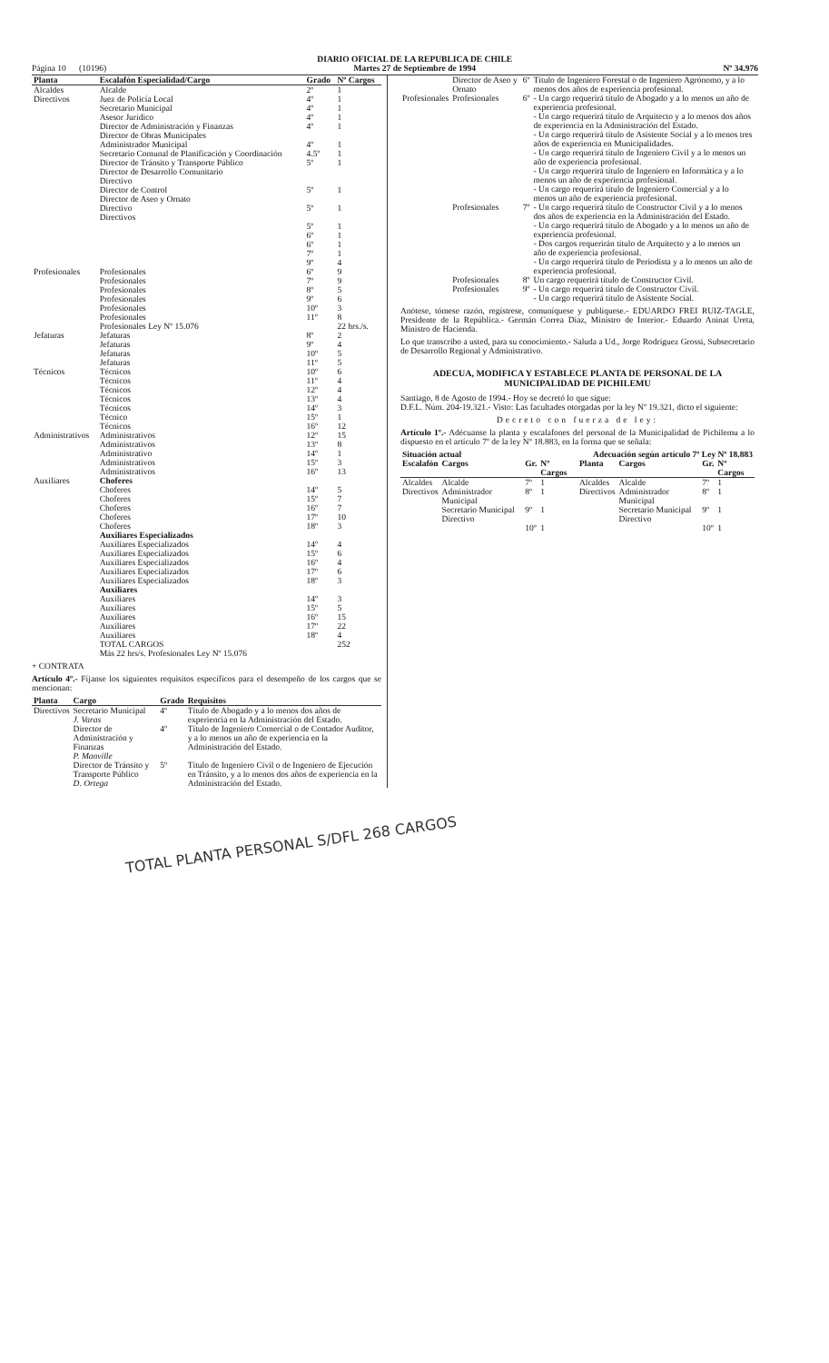Página 10 (10196) DIARIO OFICIAL DE LA REPUBLICA DE CHILE
Martes 27 de Septiembre de 1994 Nº 34.976
| Planta | Escalafón Especialidad/Cargo | Grado | Nº Cargos |
| --- | --- | --- | --- |
| Alcaldes | Alcalde | 2º | 1 |
| Directivos | Juez de Policía Local Secretario Municipal Asesor Jurídico Director de Administración y Finanzas Director de Obras Municipales Administrador Municipal Secretario Comunal de Planificación y Coordinación Director de Tránsito y Transporte Público Director de Desarrollo Comunitario Directivo Director de Control Director de Aseo y Ornato Directivo Directivos | 4º 4º 4º 4º 4º 4.5º 5º 5º 5º 5º 6º 6º 7º 9º | 1 1 1 1 1 1 1 1 1 1 1 1 1 4 |
| Profesionales | Profesionales Profesionales Profesionales Profesionales Profesionales Profesionales Profesionales Ley Nº 15.076 | 6º 7º 8º 9º 10º 11º | 9 9 5 6 3 8 22 hrs./s. |
| Jefaturas | Jefaturas Jefaturas Jefaturas Jefaturas | 8º 9º 10º 11º | 2 4 5 5 |
| Técnicos | Técnicos Técnicos Técnicos Técnicos Técnicos Técnico Técnicos | 10º 11º 12º 13º 14º 15º 16º | 6 4 4 4 3 1 12 |
| Administrativos | Administrativos Administrativos Administrativo Administrativos Administrativos | 12º 13º 14º 15º 16º | 15 8 1 3 13 |
| Auxiliares | Choferes Choferes Choferes Choferes Choferes Choferes Auxiliares Especializados Auxiliares Especializados Auxiliares Especializados Auxiliares Especializados Auxiliares Especializados Auxiliares Especializados Auxiliares Auxiliares Auxiliares Auxiliares Auxiliares Auxiliares | 14º 15º 16º 17º 18º 14º 15º 16º 17º 18º 14º 15º 16º 17º 18º | 5 7 7 10 3 4 6 4 6 3 3 5 15 22 4 |
| | TOTAL CARGOS Más 22 hrs/s. Profesionales Ley Nº 15.076 | | 252 |
+ CONTRATA
Artículo 4º.- Fíjanse los siguientes requisitos específicos para el desempeño de los cargos que se mencionan:
| Planta | Cargo | Grado | Requisitos |
| --- | --- | --- | --- |
| Directivos | Secretario Municipal J. Varas | 4º | Título de Abogado y a lo menos dos años de experiencia en la Administración del Estado. |
| | Director de Administración y Finanzas P. Manville | 4º | Título de Ingeniero Comercial o de Contador Auditor, y a lo menos un año de experiencia en la Administración del Estado. |
| | Director de Tránsito y Transporte Público D. Ortega | 5º | Título de Ingeniero Civil o de Ingeniero de Ejecución en Tránsito, y a lo menos dos años de experiencia en la Administración del Estado. |
| | Director de Aseo y Ornato | 6º | Título de Ingeniero Forestal o de Ingeniero Agrónomo, y a lo menos dos años de experiencia profesional. |
| Profesionales | Profesionales | 6º | - Un cargo requerirá título de Abogado y a lo menos un año de experiencia profesional. - Un cargo requerirá título de Arquitecto y a lo menos dos años de experiencia en la Administración del Estado. - Un cargo requerirá título de Asistente Social y a lo menos tres años de experiencia en Municipalidades. - Un cargo requerirá título de Ingeniero Civil y a lo menos un año de experiencia profesional. - Un cargo requerirá título de Ingeniero en Informática y a lo menos un año de experiencia profesional. - Un cargo requerirá título de Ingeniero Comercial y a lo menos un año de experiencia profesional. |
| | Profesionales | 7º | - Un cargo requerirá título de Constructor Civil y a lo menos dos años de experiencia en la Administración del Estado. - Un cargo requerirá título de Abogado y a lo menos un año de experiencia profesional. - Dos cargos requerirán título de Arquitecto y a lo menos un año de experiencia profesional. - Un cargo requerirá título de Periodista y a lo menos un año de experiencia profesional. |
| | Profesionales | 8º | Un cargo requerirá título de Constructor Civil. |
| | Profesionales | 9º | - Un cargo requerirá título de Constructor Civil. - Un cargo requerirá título de Asistente Social. |
Anótese, tómese razón, regístrese, comuníquese y publíquese.- EDUARDO FREI RUIZ-TAGLE, Presidente de la República.- Germán Correa Díaz, Ministro de Interior.- Eduardo Aninat Ureta, Ministro de Hacienda.
Lo que transcribo a usted, para su conocimiento.- Saluda a Ud., Jorge Rodríguez Grossi, Subsecretario de Desarrollo Regional y Administrativo.
ADECUA, MODIFICA Y ESTABLECE PLANTA DE PERSONAL DE LA MUNICIPALIDAD DE PICHILEMU
Santiago, 8 de Agosto de 1994.- Hoy se decretó lo que sigue:
D.F.L. Núm. 204-19.321.- Visto: Las facultades otorgadas por la ley Nº 19.321, dicto el siguiente:
Decreto con fuerza de ley:
Artículo 1º.- Adécuanse la planta y escalafones del personal de la Municipalidad de Pichilemu a lo dispuesto en el artículo 7º de la ley Nº 18.883, en la forma que se señala:
| Situación actual | | | | Adecuación según artículo 7º Ley Nº 18.883 | | | |
| Escalafón | Cargos | Gr. | Nº Cargos | Planta | Cargos | Gr. | Nº Cargos |
| Alcaldes | Alcalde | 7º | 1 | Alcaldes | Alcalde | 7º | 1 |
| Directivos | Administrador Municipal Secretario Municipal Directivo | 8º 9º 10º | 1 1 1 | Directivos | Administrador Municipal Secretario Municipal Directivo | 8º 9º 10º | 1 1 1 |
TOTAL PLANTA PERSONAL S/DFL 268 CARGOS